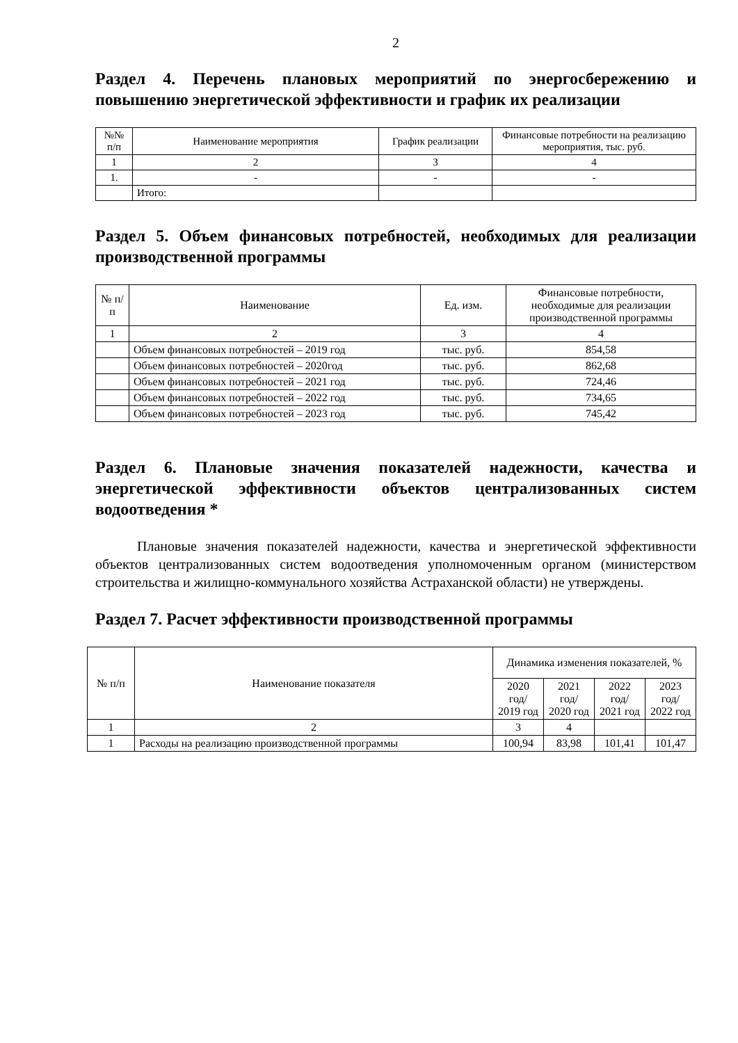2
Раздел 4. Перечень плановых мероприятий по энергосбережению и повышению энергетической эффективности и график их реализации
| №№ п/п | Наименование мероприятия | График реализации | Финансовые потребности на реализацию мероприятия, тыс. руб. |
| --- | --- | --- | --- |
| 1 | 2 | 3 | 4 |
| 1. | - | - | - |
| | Итого: | | |
Раздел 5. Объем финансовых потребностей, необходимых для реализации производственной программы
| № п/п | Наименование | Ед. изм. | Финансовые потребности, необходимые для реализации производственной программы |
| --- | --- | --- | --- |
| 1 | 2 | 3 | 4 |
| | Объем финансовых потребностей – 2019 год | тыс. руб. | 854,58 |
| | Объем финансовых потребностей – 2020год | тыс. руб. | 862,68 |
| | Объем финансовых потребностей – 2021 год | тыс. руб. | 724,46 |
| | Объем финансовых потребностей – 2022 год | тыс. руб. | 734,65 |
| | Объем финансовых потребностей – 2023 год | тыс. руб. | 745,42 |
Раздел 6. Плановые значения показателей надежности, качества и энергетической эффективности объектов централизованных систем водоотведения *
Плановые значения показателей надежности, качества и энергетической эффективности объектов централизованных систем водоотведения уполномоченным органом (министерством строительства и жилищно-коммунального хозяйства Астраханской области) не утверждены.
Раздел 7. Расчет эффективности производственной программы
| № п/п | Наименование показателя | Динамика изменения показателей, % | | | |
| --- | --- | --- | --- | --- | --- |
| | | 2020 год/ 2019 год | 2021 год/ 2020 год | 2022 год/ 2021 год | 2023 год/ 2022 год |
| 1 | 2 | 3 | 4 | | |
| 1 | Расходы на реализацию производственной программы | 100,94 | 83,98 | 101,41 | 101,47 |